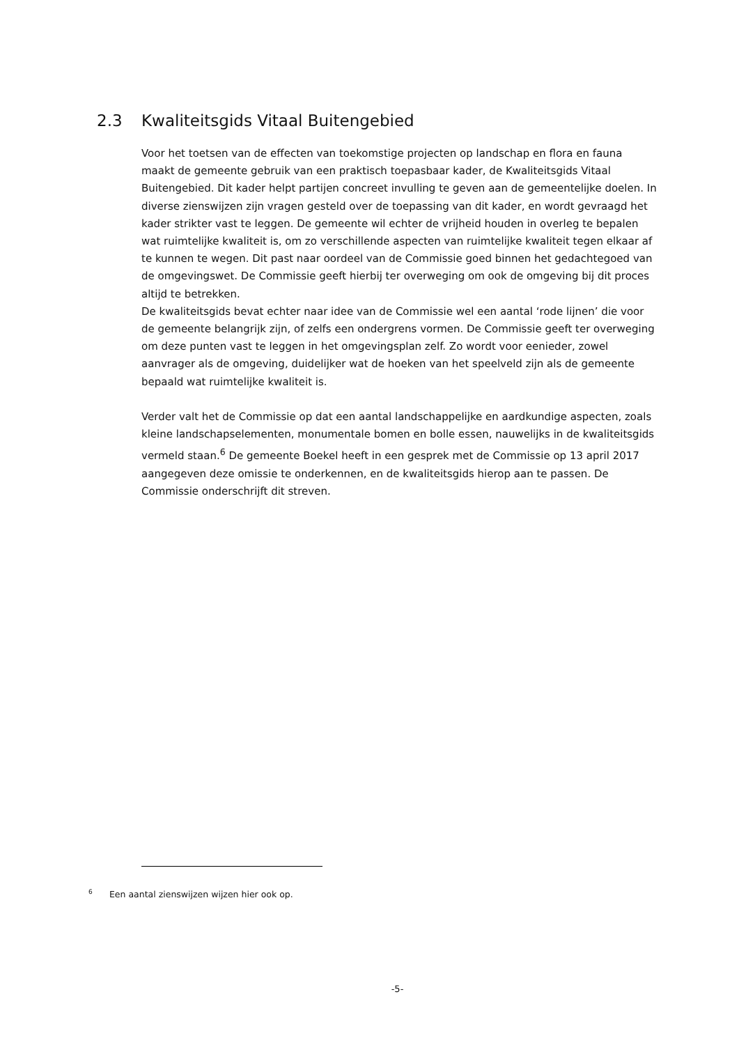2.3 Kwaliteitsgids Vitaal Buitengebied
Voor het toetsen van de effecten van toekomstige projecten op landschap en flora en fauna maakt de gemeente gebruik van een praktisch toepasbaar kader, de Kwaliteitsgids Vitaal Buitengebied. Dit kader helpt partijen concreet invulling te geven aan de gemeentelijke doelen. In diverse zienswijzen zijn vragen gesteld over de toepassing van dit kader, en wordt gevraagd het kader strikter vast te leggen. De gemeente wil echter de vrijheid houden in overleg te bepalen wat ruimtelijke kwaliteit is, om zo verschillende aspecten van ruimtelijke kwaliteit tegen elkaar af te kunnen te wegen. Dit past naar oordeel van de Commissie goed binnen het gedachtegoed van de omgevingswet. De Commissie geeft hierbij ter overweging om ook de omgeving bij dit proces altijd te betrekken.
De kwaliteitsgids bevat echter naar idee van de Commissie wel een aantal ‘rode lijnen’ die voor de gemeente belangrijk zijn, of zelfs een ondergrens vormen. De Commissie geeft ter overweging om deze punten vast te leggen in het omgevingsplan zelf. Zo wordt voor eenieder, zowel aanvrager als de omgeving, duidelijker wat de hoeken van het speelveld zijn als de gemeente bepaald wat ruimtelijke kwaliteit is.
Verder valt het de Commissie op dat een aantal landschappelijke en aardkundige aspecten, zoals kleine landschapselementen, monumentale bomen en bolle essen, nauwelijks in de kwaliteitsgids vermeld staan.<sup>6</sup> De gemeente Boekel heeft in een gesprek met de Commissie op 13 april 2017 aangegeven deze omissie te onderkennen, en de kwaliteitsgids hierop aan te passen. De Commissie onderschrijft dit streven.
<sup>6</sup> Een aantal zienswijzen wijzen hier ook op.
-5-